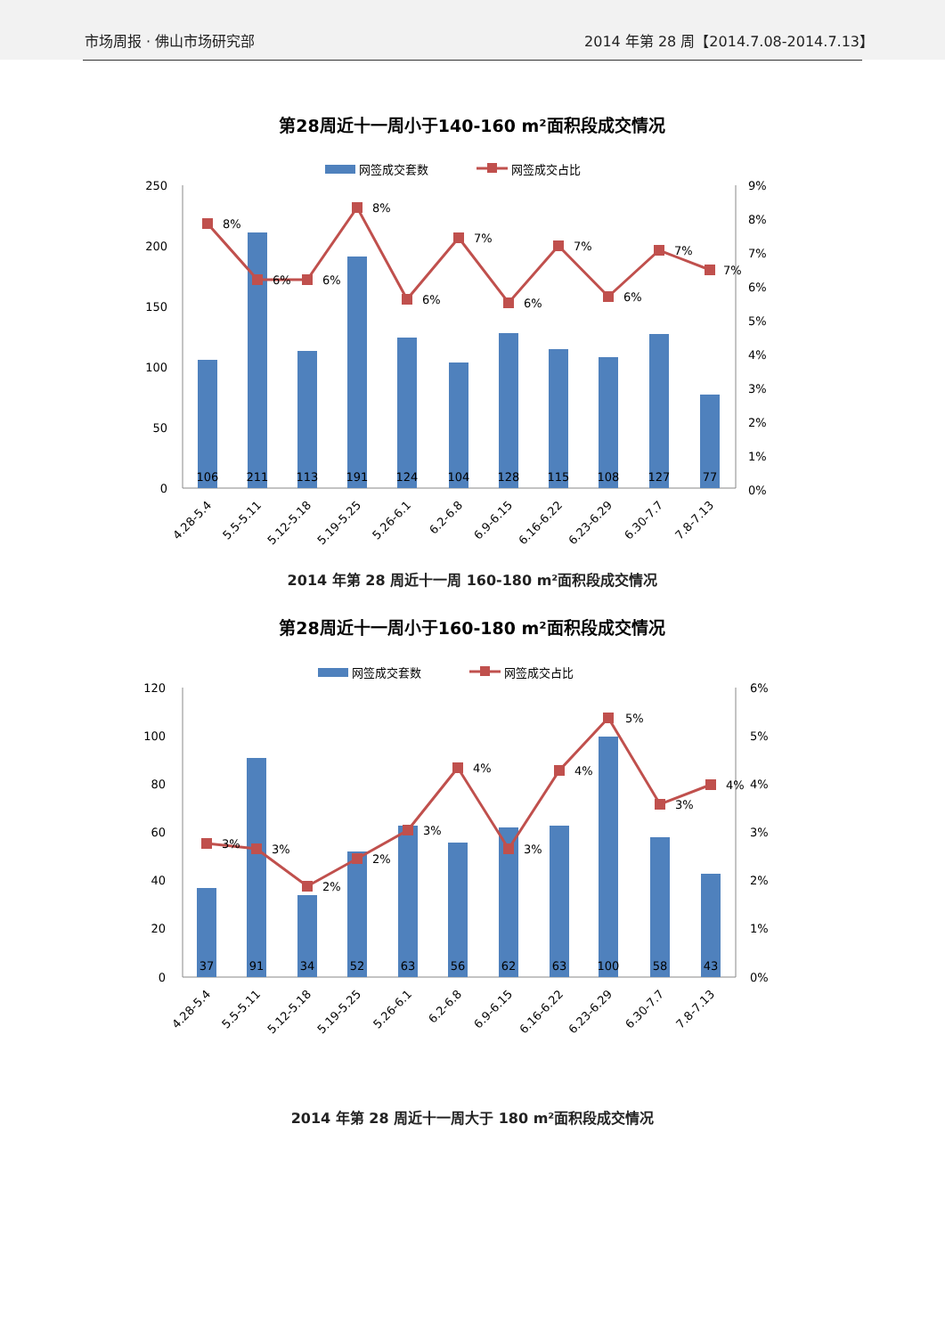市场周报 · 佛山市场研究部
2014 年第 28 周【2014.7.08-2014.7.13】
第28周近十一周小于140-160 m²面积段成交情况
网签成交套数
网签成交占比
250
200
150
100
50
0
9%
8%
7%
6%
5%
4%
3%
2%
1%
0%
106
211
113
191
124
104
128
115
108
127
77
8%
6%
6%
8%
6%
7%
6%
7%
6%
7%
7%
4.28-5.4
5.5-5.11
5.12-5.18
5.19-5.25
5.26-6.1
6.2-6.8
6.9-6.15
6.16-6.22
6.23-6.29
6.30-7.7
7.8-7.13
2014 年第 28 周近十一周 160-180 m²面积段成交情况
第28周近十一周小于160-180 m²面积段成交情况
网签成交套数
网签成交占比
120
100
80
60
40
20
0
6%
5%
4%
3%
2%
1%
0%
37
91
34
52
63
56
62
63
100
58
43
3%
3%
2%
2%
3%
4%
3%
4%
5%
3%
4%
4.28-5.4
5.5-5.11
5.12-5.18
5.19-5.25
5.26-6.1
6.2-6.8
6.9-6.15
6.16-6.22
6.23-6.29
6.30-7.7
7.8-7.13
2014 年第 28 周近十一周大于 180 m²面积段成交情况